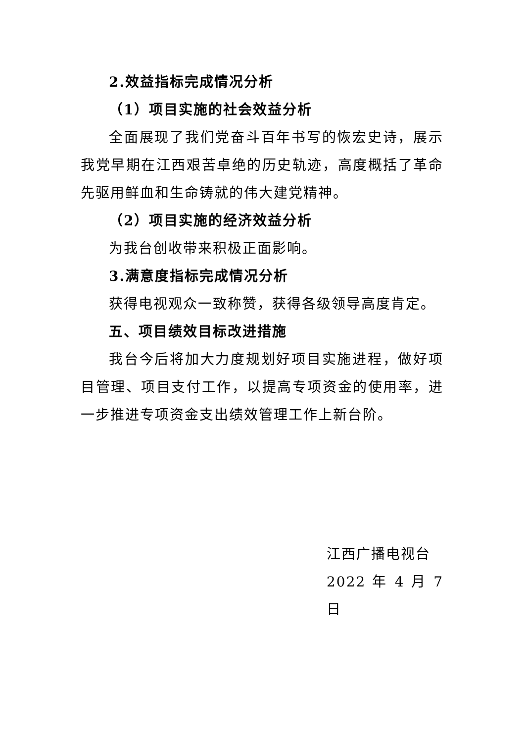2.效益指标完成情况分析
（1）项目实施的社会效益分析
全面展现了我们党奋斗百年书写的恢宏史诗，展示我党早期在江西艰苦卓绝的历史轨迹，高度概括了革命先驱用鲜血和生命铸就的伟大建党精神。
（2）项目实施的经济效益分析
为我台创收带来积极正面影响。
3.满意度指标完成情况分析
获得电视观众一致称赞，获得各级领导高度肯定。
五、项目绩效目标改进措施
我台今后将加大力度规划好项目实施进程，做好项目管理、项目支付工作，以提高专项资金的使用率，进一步推进专项资金支出绩效管理工作上新台阶。
江西广播电视台
2022 年 4 月 7 日